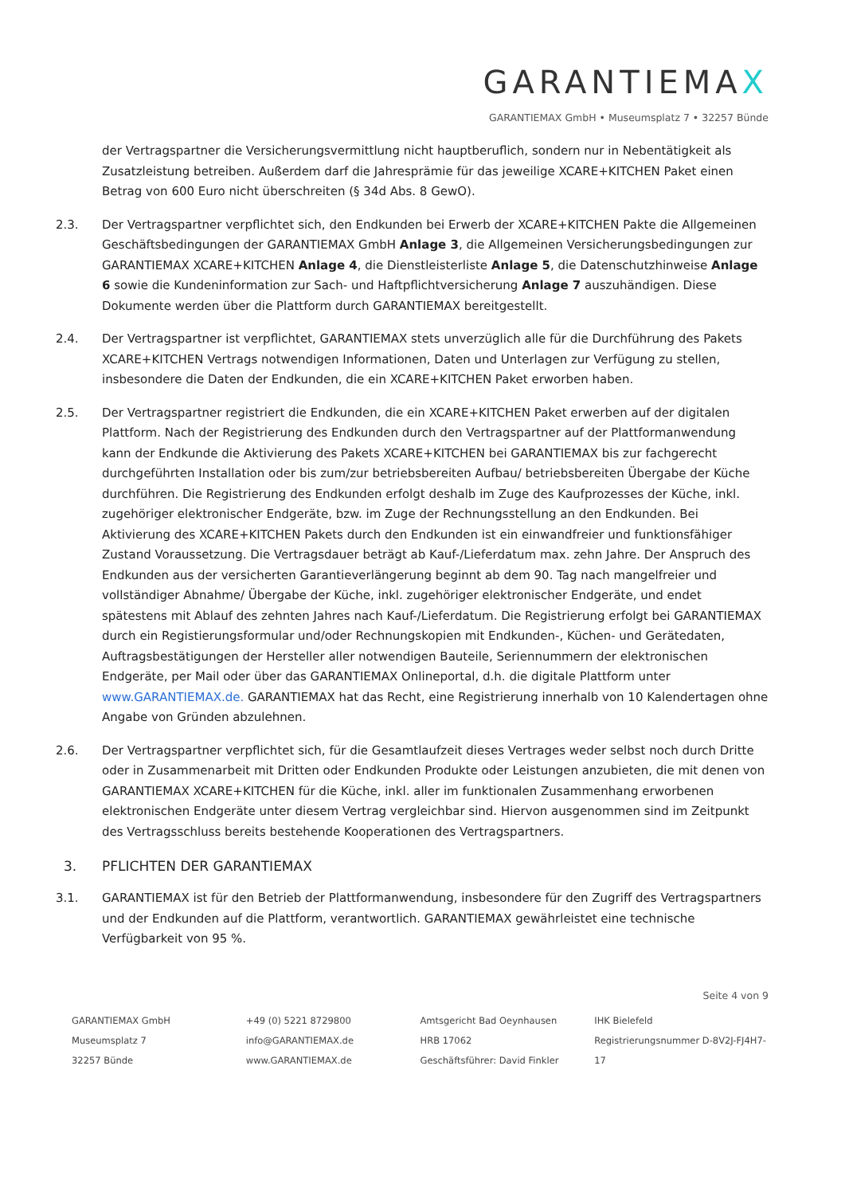GARANTIEMAX
GARANTIEMAX GmbH • Museumsplatz 7 • 32257 Bünde
der Vertragspartner die Versicherungsvermittlung nicht hauptberuflich, sondern nur in Nebentätigkeit als Zusatzleistung betreiben. Außerdem darf die Jahresprämie für das jeweilige XCARE+KITCHEN Paket einen Betrag von 600 Euro nicht überschreiten (§ 34d Abs. 8 GewO).
2.3. Der Vertragspartner verpflichtet sich, den Endkunden bei Erwerb der XCARE+KITCHEN Pakte die Allgemeinen Geschäftsbedingungen der GARANTIEMAX GmbH Anlage 3, die Allgemeinen Versicherungsbedingungen zur GARANTIEMAX XCARE+KITCHEN Anlage 4, die Dienstleisterliste Anlage 5, die Datenschutzhinweise Anlage 6 sowie die Kundeninformation zur Sach- und Haftpflichtversicherung Anlage 7 auszuhändigen. Diese Dokumente werden über die Plattform durch GARANTIEMAX bereitgestellt.
2.4. Der Vertragspartner ist verpflichtet, GARANTIEMAX stets unverzüglich alle für die Durchführung des Pakets XCARE+KITCHEN Vertrags notwendigen Informationen, Daten und Unterlagen zur Verfügung zu stellen, insbesondere die Daten der Endkunden, die ein XCARE+KITCHEN Paket erworben haben.
2.5. Der Vertragspartner registriert die Endkunden, die ein XCARE+KITCHEN Paket erwerben auf der digitalen Plattform. Nach der Registrierung des Endkunden durch den Vertragspartner auf der Plattformanwendung kann der Endkunde die Aktivierung des Pakets XCARE+KITCHEN bei GARANTIEMAX bis zur fachgerecht durchgeführten Installation oder bis zum/zur betriebsbereiten Aufbau/ betriebsbereiten Übergabe der Küche durchführen. Die Registrierung des Endkunden erfolgt deshalb im Zuge des Kaufprozesses der Küche, inkl. zugehöriger elektronischer Endgeräte, bzw. im Zuge der Rechnungsstellung an den Endkunden. Bei Aktivierung des XCARE+KITCHEN Pakets durch den Endkunden ist ein einwandfreier und funktionsfähiger Zustand Voraussetzung. Die Vertragsdauer beträgt ab Kauf-/Lieferdatum max. zehn Jahre. Der Anspruch des Endkunden aus der versicherten Garantieverlängerung beginnt ab dem 90. Tag nach mangelfreier und vollständiger Abnahme/ Übergabe der Küche, inkl. zugehöriger elektronischer Endgeräte, und endet spätestens mit Ablauf des zehnten Jahres nach Kauf-/Lieferdatum. Die Registrierung erfolgt bei GARANTIEMAX durch ein Registierungsformular und/oder Rechnungskopien mit Endkunden-, Küchen- und Gerätedaten, Auftragsbestätigungen der Hersteller aller notwendigen Bauteile, Seriennummern der elektronischen Endgeräte, per Mail oder über das GARANTIEMAX Onlineportal, d.h. die digitale Plattform unter www.GARANTIEMAX.de. GARANTIEMAX hat das Recht, eine Registrierung innerhalb von 10 Kalendertagen ohne Angabe von Gründen abzulehnen.
2.6. Der Vertragspartner verpflichtet sich, für die Gesamtlaufzeit dieses Vertrages weder selbst noch durch Dritte oder in Zusammenarbeit mit Dritten oder Endkunden Produkte oder Leistungen anzubieten, die mit denen von GARANTIEMAX XCARE+KITCHEN für die Küche, inkl. aller im funktionalen Zusammenhang erworbenen elektronischen Endgeräte unter diesem Vertrag vergleichbar sind. Hiervon ausgenommen sind im Zeitpunkt des Vertragsschluss bereits bestehende Kooperationen des Vertragspartners.
3. PFLICHTEN DER GARANTIEMAX
3.1. GARANTIEMAX ist für den Betrieb der Plattformanwendung, insbesondere für den Zugriff des Vertragspartners und der Endkunden auf die Plattform, verantwortlich. GARANTIEMAX gewährleistet eine technische Verfügbarkeit von 95 %.
Seite 4 von 9
GARANTIEMAX GmbH
Museumsplatz 7
32257 Bünde
+49 (0) 5221 8729800
info@GARANTIEMAX.de
www.GARANTIEMAX.de
Amtsgericht Bad Oeynhausen
HRB 17062
Geschäftsführer: David Finkler
IHK Bielefeld
Registrierungsnummer D-8V2J-FJ4H7-17